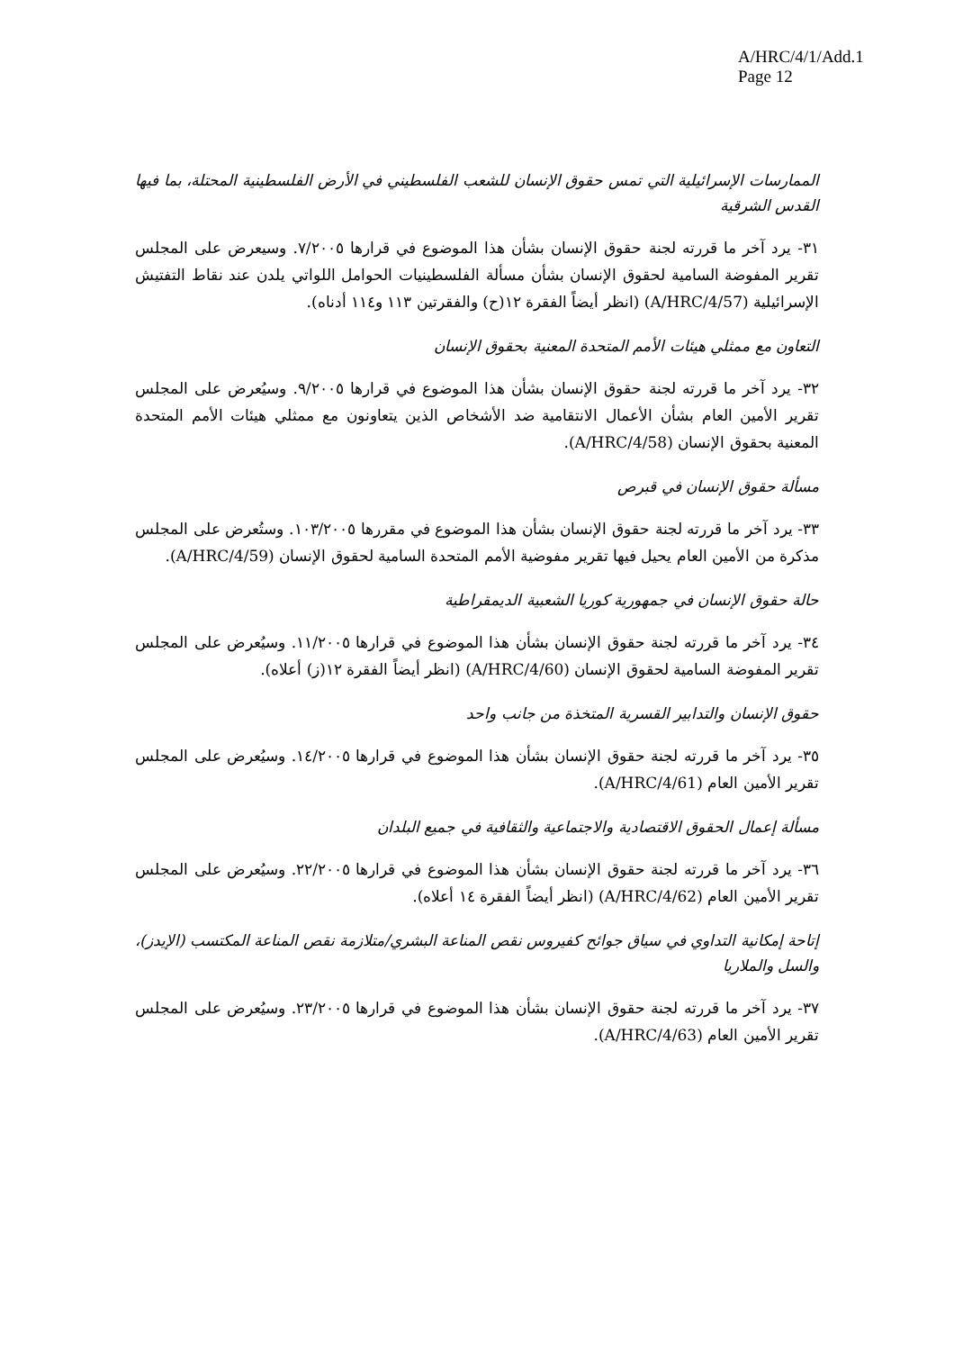A/HRC/4/1/Add.1
Page 12
الممارسات الإسرائيلية التي تمس حقوق الإنسان للشعب الفلسطيني في الأرض الفلسطينية المحتلة، بما فيها القدس الشرقية
٣١- يرد آخر ما قررته لجنة حقوق الإنسان بشأن هذا الموضوع في قرارها ٧/٢٠٠٥. وسيعرض على المجلس تقرير المفوضة السامية لحقوق الإنسان بشأن مسألة الفلسطينيات الحوامل اللواتي يلدن عند نقاط التفتيش الإسرائيلية (A/HRC/4/57) (انظر أيضاً الفقرة ١٢(ح) والفقرتين ١١٣ و١١٤ أدناه).
التعاون مع ممثلي هيئات الأمم المتحدة المعنية بحقوق الإنسان
٣٢- يرد آخر ما قررته لجنة حقوق الإنسان بشأن هذا الموضوع في قرارها ٩/٢٠٠٥. وسيُعرض على المجلس تقرير الأمين العام بشأن الأعمال الانتقامية ضد الأشخاص الذين يتعاونون مع ممثلي هيئات الأمم المتحدة المعنية بحقوق الإنسان (A/HRC/4/58).
مسألة حقوق الإنسان في قبرص
٣٣- يرد آخر ما قررته لجنة حقوق الإنسان بشأن هذا الموضوع في مقررها ١٠٣/٢٠٠٥. وستُعرض على المجلس مذكرة من الأمين العام يحيل فيها تقرير مفوضية الأمم المتحدة السامية لحقوق الإنسان (A/HRC/4/59).
حالة حقوق الإنسان في جمهورية كوريا الشعبية الديمقراطية
٣٤- يرد آخر ما قررته لجنة حقوق الإنسان بشأن هذا الموضوع في قرارها ١١/٢٠٠٥. وسيُعرض على المجلس تقرير المفوضة السامية لحقوق الإنسان (A/HRC/4/60) (انظر أيضاً الفقرة ١٢(ز) أعلاه).
حقوق الإنسان والتدابير القسرية المتخذة من جانب واحد
٣٥- يرد آخر ما قررته لجنة حقوق الإنسان بشأن هذا الموضوع في قرارها ١٤/٢٠٠٥. وسيُعرض على المجلس تقرير الأمين العام (A/HRC/4/61).
مسألة إعمال الحقوق الاقتصادية والاجتماعية والثقافية في جميع البلدان
٣٦- يرد آخر ما قررته لجنة حقوق الإنسان بشأن هذا الموضوع في قرارها ٢٢/٢٠٠٥. وسيُعرض على المجلس تقرير الأمين العام (A/HRC/4/62) (انظر أيضاً الفقرة ١٤ أعلاه).
إتاحة إمكانية التداوي في سياق جوائح كفيروس نقص المناعة البشري/متلازمة نقص المناعة المكتسب (الإيدز)، والسل والملاريا
٣٧- يرد آخر ما قررته لجنة حقوق الإنسان بشأن هذا الموضوع في قرارها ٢٣/٢٠٠٥. وسيُعرض على المجلس تقرير الأمين العام (A/HRC/4/63).